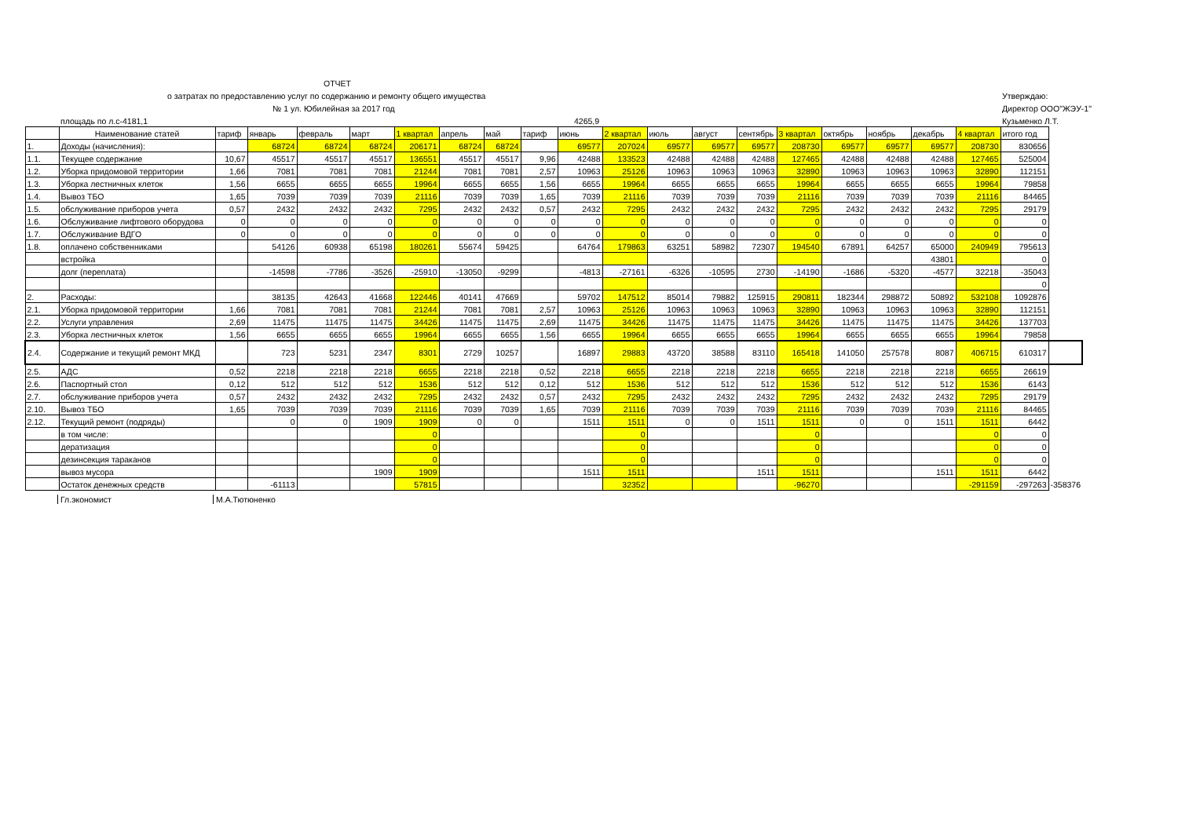ОТЧЕТ
о затратах по предоставлению услуг по содержанию и ремонту общего имущества
№ 1 ул. Юбилейная за 2017 год
Утверждаю:
Директор ООО"ЖЭУ-1"
площадь по л.с-4181,1 4265,9 Кузьменко Л.Т.
| | Наименование статей | тариф | январь | февраль | март | 1 квартал | апрель | май | тариф | июнь | 2 квартал | июль | август | сентябрь | 3 квартал | октябрь | ноябрь | декабрь | 4 квартал | итого год | |
| --- | --- | --- | --- | --- | --- | --- | --- | --- | --- | --- | --- | --- | --- | --- | --- | --- | --- | --- | --- | --- | --- |
| 1. | Доходы (начисления): | | 68724 | 68724 | 68724 | 206171 | 68724 | 68724 | | 69577 | 207024 | 69577 | 69577 | 69577 | 208730 | 69577 | 69577 | 69577 | 208730 | 830656 | |
| 1.1. | Текущее содержание | 10,67 | 45517 | 45517 | 45517 | 136551 | 45517 | 45517 | 9,96 | 42488 | 133523 | 42488 | 42488 | 42488 | 127465 | 42488 | 42488 | 42488 | 127465 | 525004 | |
| 1.2. | Уборка придомовой территории | 1,66 | 7081 | 7081 | 7081 | 21244 | 7081 | 7081 | 2,57 | 10963 | 25126 | 10963 | 10963 | 10963 | 32890 | 10963 | 10963 | 10963 | 32890 | 112151 | |
| 1.3. | Уборка лестничных клеток | 1,56 | 6655 | 6655 | 6655 | 19964 | 6655 | 6655 | 1,56 | 6655 | 19964 | 6655 | 6655 | 6655 | 19964 | 6655 | 6655 | 6655 | 19964 | 79858 | |
| 1.4. | Вывоз ТБО | 1,65 | 7039 | 7039 | 7039 | 21116 | 7039 | 7039 | 1,65 | 7039 | 21116 | 7039 | 7039 | 7039 | 21116 | 7039 | 7039 | 7039 | 21116 | 84465 | |
| 1.5. | обслуживание приборов учета | 0,57 | 2432 | 2432 | 2432 | 7295 | 2432 | 2432 | 0,57 | 2432 | 7295 | 2432 | 2432 | 2432 | 7295 | 2432 | 2432 | 2432 | 7295 | 29179 | |
| 1.6. | Обслуживание лифтового оборудова | 0 | 0 | 0 | 0 | 0 | 0 | 0 | 0 | 0 | 0 | 0 | 0 | 0 | 0 | 0 | 0 | 0 | 0 | 0 | |
| 1.7. | Обслуживание ВДГО | 0 | 0 | 0 | 0 | 0 | 0 | 0 | 0 | 0 | 0 | 0 | 0 | 0 | 0 | 0 | 0 | 0 | 0 | 0 | |
| 1.8. | оплачено собственниками | | 54126 | 60938 | 65198 | 180261 | 55674 | 59425 | | 64764 | 179863 | 63251 | 58982 | 72307 | 194540 | 67891 | 64257 | 65000 | 240949 | 795613 | |
| | встройка | | | | | | | | | | | | | | | | | 43801 | | 0 | |
| | долг (переплата) | | -14598 | -7786 | -3526 | -25910 | -13050 | -9299 | | -4813 | -27161 | -6326 | -10595 | 2730 | -14190 | -1686 | -5320 | -4577 | 32218 | -35043 | |
| | | | | | | | | | | | | | | | | | | | | 0 | |
| 2. | Расходы: | | 38135 | 42643 | 41668 | 122446 | 40141 | 47669 | | 59702 | 147512 | 85014 | 79882 | 125915 | 290811 | 182344 | 298872 | 50892 | 532108 | 1092876 | |
| 2.1. | Уборка придомовой территории | 1,66 | 7081 | 7081 | 7081 | 21244 | 7081 | 7081 | 2,57 | 10963 | 25126 | 10963 | 10963 | 10963 | 32890 | 10963 | 10963 | 10963 | 32890 | 112151 | |
| 2.2. | Услуги управления | 2,69 | 11475 | 11475 | 11475 | 34426 | 11475 | 11475 | 2,69 | 11475 | 34426 | 11475 | 11475 | 11475 | 34426 | 11475 | 11475 | 11475 | 34426 | 137703 | |
| 2.3. | Уборка лестничных клеток | 1,56 | 6655 | 6655 | 6655 | 19964 | 6655 | 6655 | 1,56 | 6655 | 19964 | 6655 | 6655 | 6655 | 19964 | 6655 | 6655 | 6655 | 19964 | 79858 | |
| 2.4. | Содержание и текущий ремонт МКД | | 723 | 5231 | 2347 | 8301 | 2729 | 10257 | | 16897 | 29883 | 43720 | 38588 | 83110 | 165418 | 141050 | 257578 | 8087 | 406715 | 610317 | |
| 2.5. | АДС | 0,52 | 2218 | 2218 | 2218 | 6655 | 2218 | 2218 | 0,52 | 2218 | 6655 | 2218 | 2218 | 2218 | 6655 | 2218 | 2218 | 2218 | 6655 | 26619 | |
| 2.6. | Паспортный стол | 0,12 | 512 | 512 | 512 | 1536 | 512 | 512 | 0,12 | 512 | 1536 | 512 | 512 | 512 | 1536 | 512 | 512 | 512 | 1536 | 6143 | |
| 2.7. | обслуживание приборов учета | 0,57 | 2432 | 2432 | 2432 | 7295 | 2432 | 2432 | 0,57 | 2432 | 7295 | 2432 | 2432 | 2432 | 7295 | 2432 | 2432 | 2432 | 7295 | 29179 | |
| 2.10. | Вывоз ТБО | 1,65 | 7039 | 7039 | 7039 | 21116 | 7039 | 7039 | 1,65 | 7039 | 21116 | 7039 | 7039 | 7039 | 21116 | 7039 | 7039 | 7039 | 21116 | 84465 | |
| 2.12. | Текущий ремонт (подряды) | | 0 | 0 | 1909 | 1909 | 0 | 0 | | 1511 | 1511 | 0 | 0 | 1511 | 1511 | 0 | 0 | 1511 | 1511 | 6442 | |
| | в том числе: | | | | | 0 | | | | | 0 | | | | 0 | | | | 0 | 0 | |
| | дератизация | | | | | 0 | | | | | 0 | | | | 0 | | | | 0 | 0 | |
| | дезинсекция тараканов | | | | | 0 | | | | | 0 | | | | 0 | | | | 0 | 0 | |
| | вывоз мусора | | | | 1909 | 1909 | | | | 1511 | 1511 | | | 1511 | 1511 | | | 1511 | 1511 | 6442 | |
| | Остаток денежных средств | | -61113 | | | 57815 | | | | | 32352 | | | | -96270 | | | | -291159 | -297263 | -358376 |
Гл.экономист М.А.Тютюненко